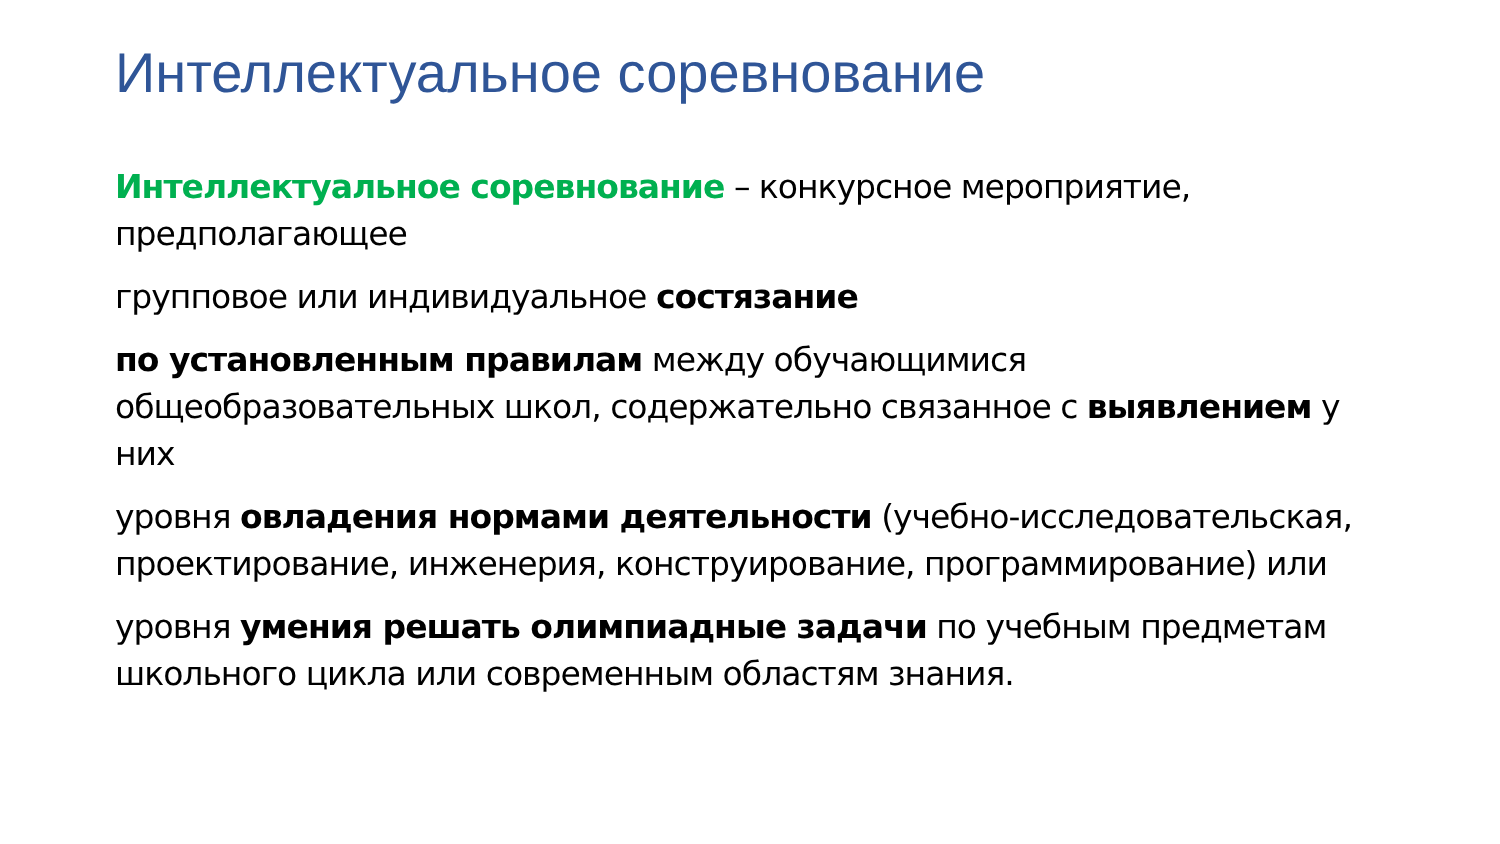Интеллектуальное соревнование
Интеллектуальное соревнование – конкурсное мероприятие, предполагающее
групповое или индивидуальное состязание
по установленным правилам между обучающимися общеобразовательных школ, содержательно связанное с выявлением у них
уровня овладения нормами деятельности (учебно-исследовательская, проектирование, инженерия, конструирование, программирование) или
уровня умения решать олимпиадные задачи по учебным предметам школьного цикла или современным областям знания.